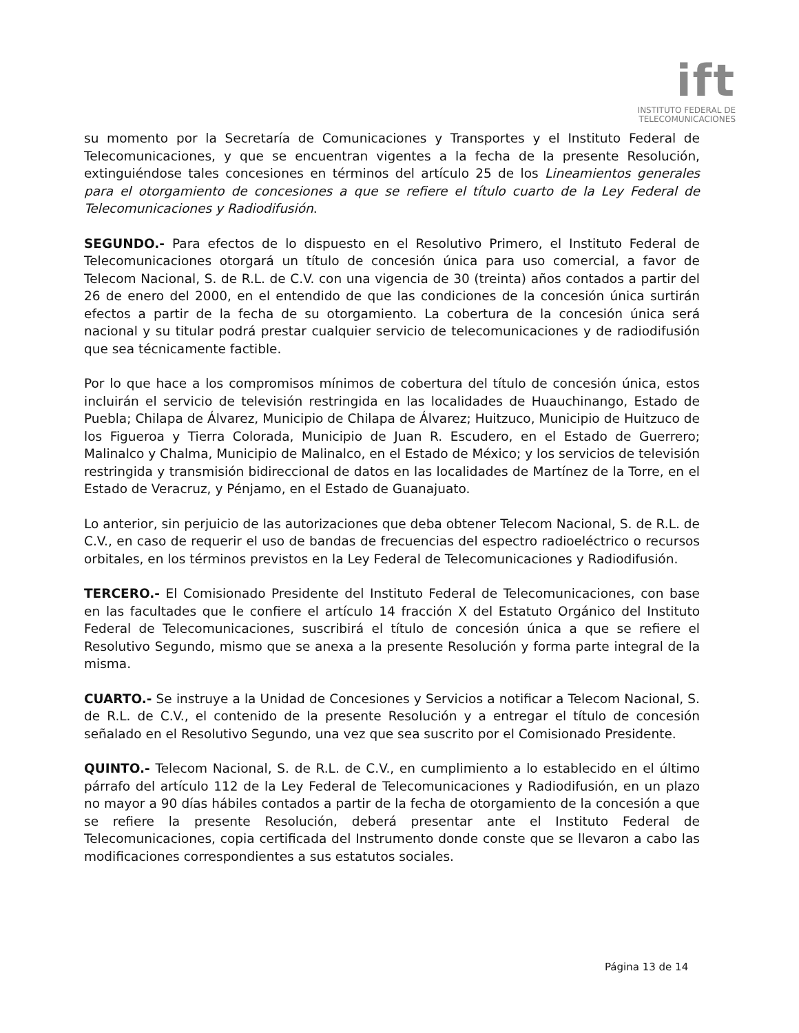ift
INSTITUTO FEDERAL DE
TELECOMUNICACIONES
su momento por la Secretaría de Comunicaciones y Transportes y el Instituto Federal de Telecomunicaciones, y que se encuentran vigentes a la fecha de la presente Resolución, extinguiéndose tales concesiones en términos del artículo 25 de los Lineamientos generales para el otorgamiento de concesiones a que se refiere el título cuarto de la Ley Federal de Telecomunicaciones y Radiodifusión.
SEGUNDO.- Para efectos de lo dispuesto en el Resolutivo Primero, el Instituto Federal de Telecomunicaciones otorgará un título de concesión única para uso comercial, a favor de Telecom Nacional, S. de R.L. de C.V. con una vigencia de 30 (treinta) años contados a partir del 26 de enero del 2000, en el entendido de que las condiciones de la concesión única surtirán efectos a partir de la fecha de su otorgamiento. La cobertura de la concesión única será nacional y su titular podrá prestar cualquier servicio de telecomunicaciones y de radiodifusión que sea técnicamente factible.
Por lo que hace a los compromisos mínimos de cobertura del título de concesión única, estos incluirán el servicio de televisión restringida en las localidades de Huauchinango, Estado de Puebla; Chilapa de Álvarez, Municipio de Chilapa de Álvarez; Huitzuco, Municipio de Huitzuco de los Figueroa y Tierra Colorada, Municipio de Juan R. Escudero, en el Estado de Guerrero; Malinalco y Chalma, Municipio de Malinalco, en el Estado de México; y los servicios de televisión restringida y transmisión bidireccional de datos en las localidades de Martínez de la Torre, en el Estado de Veracruz, y Pénjamo, en el Estado de Guanajuato.
Lo anterior, sin perjuicio de las autorizaciones que deba obtener Telecom Nacional, S. de R.L. de C.V., en caso de requerir el uso de bandas de frecuencias del espectro radioeléctrico o recursos orbitales, en los términos previstos en la Ley Federal de Telecomunicaciones y Radiodifusión.
TERCERO.- El Comisionado Presidente del Instituto Federal de Telecomunicaciones, con base en las facultades que le confiere el artículo 14 fracción X del Estatuto Orgánico del Instituto Federal de Telecomunicaciones, suscribirá el título de concesión única a que se refiere el Resolutivo Segundo, mismo que se anexa a la presente Resolución y forma parte integral de la misma.
CUARTO.- Se instruye a la Unidad de Concesiones y Servicios a notificar a Telecom Nacional, S. de R.L. de C.V., el contenido de la presente Resolución y a entregar el título de concesión señalado en el Resolutivo Segundo, una vez que sea suscrito por el Comisionado Presidente.
QUINTO.- Telecom Nacional, S. de R.L. de C.V., en cumplimiento a lo establecido en el último párrafo del artículo 112 de la Ley Federal de Telecomunicaciones y Radiodifusión, en un plazo no mayor a 90 días hábiles contados a partir de la fecha de otorgamiento de la concesión a que se refiere la presente Resolución, deberá presentar ante el Instituto Federal de Telecomunicaciones, copia certificada del Instrumento donde conste que se llevaron a cabo las modificaciones correspondientes a sus estatutos sociales.
Página 13 de 14